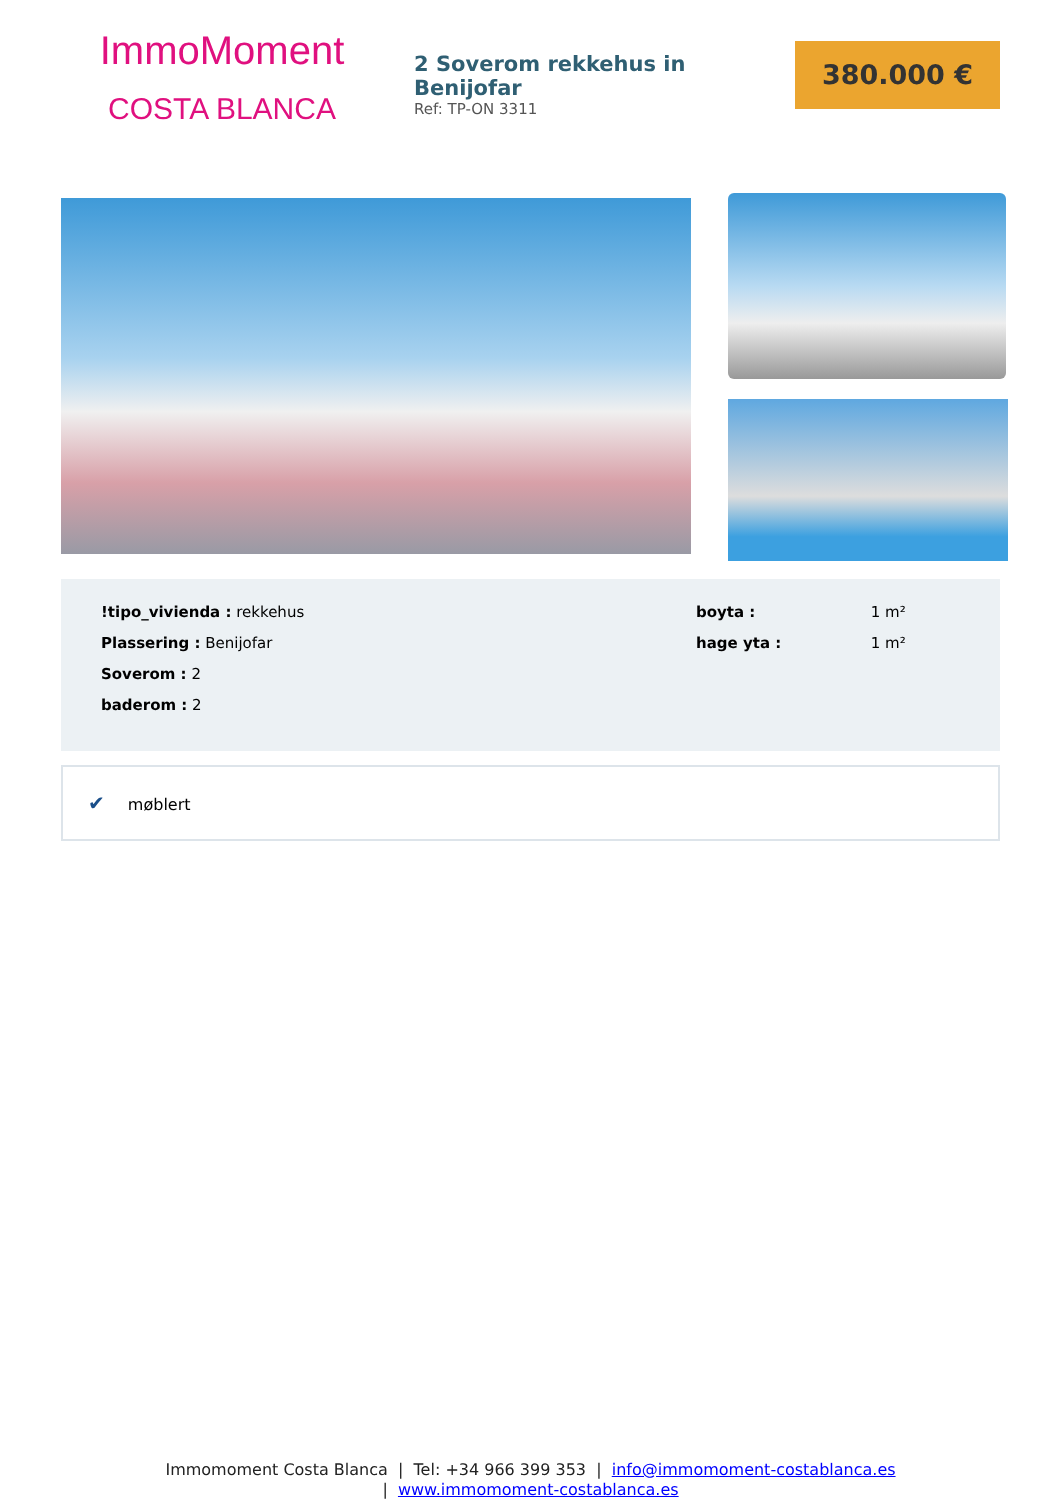ImmoMoment
COSTA BLANCA
2 Soverom rekkehus in Benijofar
Ref: TP-ON 3311
380.000 €
!tipo_vivienda : rekkehus
Plassering : Benijofar
Soverom : 2
baderom : 2
boyta : 1 m²
hage yta : 1 m²
✔ møblert
Immomoment Costa Blanca | Tel: +34 966 399 353 | info@immomoment-costablanca.es
| www.immomoment-costablanca.es